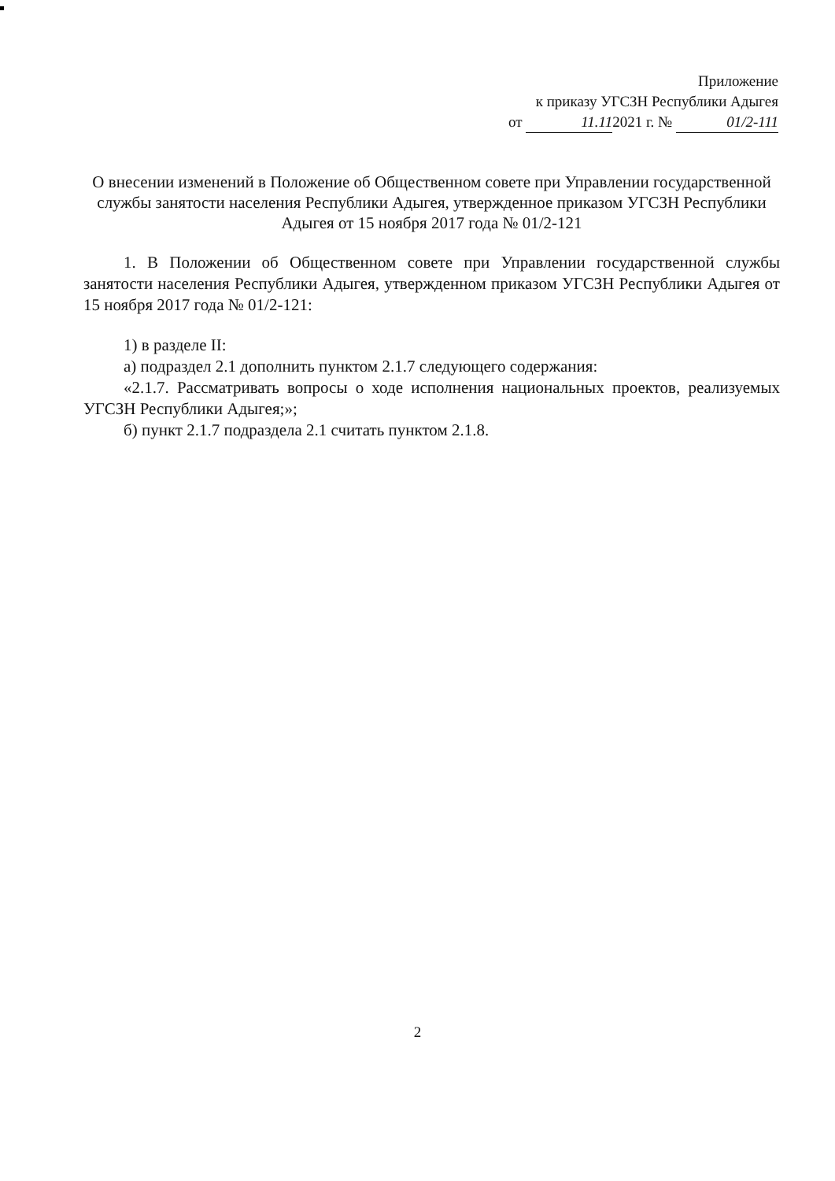Приложение
к приказу УГСЗН Республики Адыгея
от 11.11 2021 г. № 01/2-111
О внесении изменений в Положение об Общественном совете при Управлении государственной службы занятости населения Республики Адыгея, утвержденное приказом УГСЗН Республики Адыгея от 15 ноября 2017 года № 01/2-121
1. В Положении об Общественном совете при Управлении государственной службы занятости населения Республики Адыгея, утвержденном приказом УГСЗН Республики Адыгея от 15 ноября 2017 года № 01/2-121:
1) в разделе II:
а) подраздел 2.1 дополнить пунктом 2.1.7 следующего содержания:
«2.1.7. Рассматривать вопросы о ходе исполнения национальных проектов, реализуемых УГСЗН Республики Адыгея;»;
б) пункт 2.1.7 подраздела 2.1 считать пунктом 2.1.8.
2